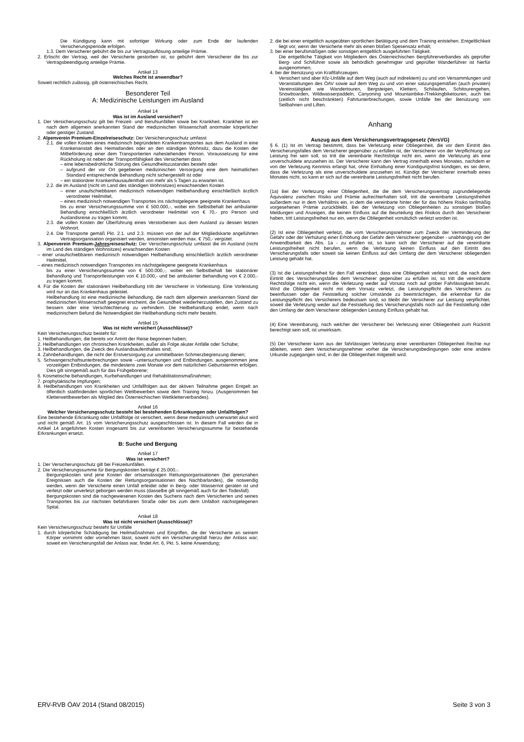Die Kündigung kann mit sofortiger Wirkung oder zum Ende der laufenden Versicherungsperiode erfolgen.
1.3. Dem Versicherer gebührt die bis zur Vertragsauflösung anteilige Prämie.
2. Erlischt der Vertrag, weil der Versicherte gestorben ist, so gebührt dem Versicherer die bis zur Vertragsbeendigung anteilige Prämie.
Artikel 13
Welches Recht ist anwendbar?
Soweit rechtlich zulässig, gilt österreichisches Recht.
Besonderer Teil
A: Medizinische Leistungen im Ausland
Artikel 14
Was ist im Ausland versichert?
1. Der Versicherungsschutz gilt bei Freizeit- und Berufsunfällen sowie bei Krankheit. Krankheit ist ein nach dem allgemein anerkannten Stand der medizinischen Wissenschaft anormaler körperlicher oder geistiger Zustand.
2. Alpenverein Premium-Einzelreiseschutz: Der Versicherungsschutz umfasst
2.1. die vollen Kosten eines medizinisch begründeten Krankentransportes aus dem Ausland in eine Krankenanstalt des Heimatlandes oder an den ständigen Wohnsitz, dazu die Kosten der Mitbeförderung einer dem Transportierten nahestehenden Person. Voraussetzung für eine Rückholung ist neben der Transportfähigkeit des Versicherten dass
– eine lebensbedrohliche Störung des Gesundheitszustandes besteht oder
– aufgrund der vor Ort gegebenen medizinischen Versorgung eine dem heimatlichen Standard entsprechende Behandlung nicht sichergestellt ist oder
– ein stationärer Krankenhausaufenthalt von mehr als 5 Tagen zu erwarten ist.
2.2. die im Ausland (nicht im Land des ständigen Wohnsitzes) erwachsenden Kosten
– einer unaufschiebbaren medizinisch notwendigen Heilbehandlung einschließlich ärztlich verordneter Heilmittel,
– eines medizinisch notwendigen Transportes ins nächstgelegene geeignete Krankenhaus
bis zu einer Versicherungssumme von € 500.000,-, wobei ein Selbstbehalt bei ambulanter Behandlung einschließlich ärztlich verordneter Heilmittel von € 70,- pro Person und Auslandsreise zu tragen kommt.
2.3. die vollen Kosten der Überführung eines Verstorbenen aus dem Ausland zu dessen letzten Wohnort.
2.4. Die Transporte gemäß Pkt. 2.1. und 2.3. müssen von der auf der Mitgliedskarte angeführten Vertragsorganisation organisiert werden, ansonsten werden max. € 750,- vergütet.
3. Alpenverein Premium-Jahresreiseschutz: Der Versicherungsschutz umfasst die im Ausland (nicht im Land des ständigen Wohnsitzes) erwachsenden Kosten
– einer unaufschiebbaren medizinisch notwendigen Heilbehandlung einschließlich ärztlich verordneter Heilmittel,
– eines medizinisch notwendigen Transportes ins nächstgelegene geeignete Krankenhaus
bis zu einer Versicherungssumme von € 500.000,-, wobei ein Selbstbehalt bei stationärer Behandlung und Transportleistungen von € 10.000,- und bei ambulanter Behandlung von € 2.000,- zu tragen kommt.
4. Für die Kosten der stationären Heilbehandlung tritt der Versicherer in Vorleistung. Eine Vorleistung wird nur an das Krankenhaus geleistet.
Heilbehandlung ist eine medizinische Behandlung, die nach dem allgemein anerkannten Stand der medizinischen Wissenschaft geeignet erscheint, die Gesundheit wiederherzustellen, den Zustand zu bessern oder eine Verschlechterung zu verhindern. Die Heilbehandlung endet, wenn nach medizinischem Befund die Notwendigkeit der Heilbehandlung nicht mehr besteht.
Artikel 15
Was ist nicht versichert (Ausschlüsse)?
Kein Versicherungsschutz besteht für:
1. Heilbehandlungen, die bereits vor Antritt der Reise begonnen haben;
2. Heilbehandlungen von chronischen Krankheiten, außer als Folge akuter Anfälle oder Schübe;
3. Heilbehandlungen, die Zweck des Auslandsaufenthaltes sind;
4. Zahnbehandlungen, die nicht der Erstversorgung zur unmittelbaren Schmerzbegrenzung dienen;
5. Schwangerschaftsunterbrechungen sowie –untersuchungen und Entbindungen, ausgenommen jene vorzeitigen Entbindungen, die mindestens zwei Monate vor dem natürlichen Geburtstermin erfolgen. Dies gilt sinngemäß auch für das Frühgeborene;
6. Kosmetische Behandlungen, Kurbehandlungen und Rehabilitationsmaßnahmen;
7. prophylaktische Impfungen;
8. Heilbehandlungen von Krankheiten und Unfallfolgen aus der aktiven Teilnahme gegen Entgelt an öffentlich stattfindenden sportlichen Wettbewerben sowie dem Training hinzu. (Ausgenommen bei Kletterwettbewerben als Mitglied des Österreichischen Wettkletterverbandes).
Artikel 16
Welcher Versicherungsschutz besteht bei bestehenden Erkrankungen oder Unfallfolgen?
Eine bestehende Erkrankung oder Unfallfolge ist versichert, wenn diese medizinisch unerwartet akut wird und nicht gemäß Art. 15 vom Versicherungsschutz ausgeschlossen ist. In diesem Fall werden die in Artikel 14 angeführten Kosten insgesamt bis zur vereinbarten Versicherungssumme für bestehende Erkrankungen ersetzt.
B: Suche und Bergung
Artikel 17
Was ist versichert?
1. Der Versicherungsschutz gilt bei Freizeitunfällen.
2. Die Versicherungssumme für Bergungskosten beträgt € 25.000,-.
Bergungskosten sind jene Kosten der ortsansässigen Rettungsorganisationen (bei grenznahen Ereignissen auch die Kosten der Rettungsorganisationen des Nachbarlandes), die notwendig werden, wenn der Versicherte einen Unfall erleidet oder in Berg- oder Wassernot geraten ist und verletzt oder unverletzt geborgen werden muss (dasselbe gilt sinngemäß auch für den Todesfall).
Bergungskosten sind die nachgewiesenen Kosten des Suchens nach dem Versicherten und seines Transportes bis zur nächsten befahrbaren Straße oder bis zum dem Unfallort nächstgelegenen Spital.
Artikel 18
Was ist nicht versichert (Ausschlüsse)?
Kein Versicherungsschutz besteht für Unfälle
1. durch körperliche Schädigung bei Heilmaßnahmen und Eingriffen, die der Versicherte an seinem Körper vornimmt oder vornehmen lässt, soweit nicht ein Versicherungsfall hierzu der Anlass war; soweit ein Versicherungsfall der Anlass war, findet Art. 6, Pkt. 5. keine Anwendung;
2. die bei einer entgeltlich ausgeübten sportlichen Betätigung und dem Training entstehen. Entgeltlichkeit liegt vor, wenn der Versicherte mehr als einen bloßen Spesensatz erhält;
3. bei einer berufsmäßigen oder sonstigen entgeltlich ausgeführten Tätigkeit.
Die entgeltliche Tätigkeit von Mitgliedern des Österreichischen Bergführerverbandes als geprüfter Berg- und Schiführer sowie als behördlich genehmigter und geprüfter Wanderführer ist hierfür ausgenommen;
4. bei der Benützung von Kraftfahrzeugen.
Versichert sind aber Kfz-Unfälle auf dem Weg (auch auf indirektem) zu und von Versammlungen und Veranstaltungen des ÖAV sowie auf dem Weg zu und von einer satzungsgemäßen (auch privaten) Vereinstätigkeit wie Wandertouren, Bergsteigen, Klettern, Schilaufen, Schitourengehen, Snowboarden, Wildwasserpaddeln, Canyoning und Mountainbike-/Trekkingbiketouren, auch bei (zeitlich nicht beschränkten) Fahrtunterbrechungen, sowie Unfälle bei der Benützung von Seilbahnen und Liften.
Anhang
Auszug aus dem Versicherungsvertragsgesetz (VersVG)
§ 6. (1) Ist im Vertrag bestimmt, dass bei Verletzung einer Obliegenheit, die vor dem Eintritt des Versicherungsfalles dem Versicherer gegenüber zu erfüllen ist, der Versicherer von der Verpflichtung zur Leistung frei sein soll, so tritt die vereinbarte Rechtsfolge nicht ein, wenn die Verletzung als eine unverschuldete anzusehen ist. Der Versicherer kann den Vertrag innerhalb eines Monates, nachdem er von der Verletzung Kenntnis erlangt hat, ohne Einhaltung einer Kündigungsfrist kündigen, es sei denn, dass die Verletzung als eine unverschuldete anzusehen ist. Kündigt der Versicherer innerhalb eines Monates nicht, so kann er sich auf die vereinbarte Leistungsfreiheit nicht berufen.
(1a) Bei der Verletzung einer Obliegenheit, die die dem Versicherungsvertrag zugrundeliegende Äquivalenz zwischen Risiko und Prämie aufrechterhalten soll, tritt die vereinbarte Leistungsfreiheit außerdem nur in dem Verhältnis ein, in dem die vereinbarte hinter der für das höhere Risiko tarifmäßig vorgesehenen Prämie zurückbleibt. Bei der Verletzung von Obliegenheiten zu sonstigen bloßen Meldungen und Anzeigen, die keinen Einfluss auf die Beurteilung des Risikos durch den Versicherer haben, tritt Leistungsfreiheit nur ein, wenn die Obliegenheit vorsätzlich verletzt worden ist.
(2) Ist eine Obliegenheit verletzt, die vom Versicherungsnehmer zum Zweck der Verminderung der Gefahr oder der Verhütung einer Erhöhung der Gefahr dem Versicherer gegenüber - unabhängig von der Anwendbarkeit des Abs. 1a - zu erfüllen ist, so kann sich der Versicherer auf die vereinbarte Leistungsfreiheit nicht berufen, wenn die Verletzung keinen Einfluss auf den Eintritt des Versicherungsfalls oder soweit sie keinen Einfluss auf den Umfang der dem Versicherer obliegenden Leistung gehabt hat.
(3) Ist die Leistungsfreiheit für den Fall vereinbart, dass eine Obliegenheit verletzt wird, die nach dem Eintritt des Versicherungsfalles dem Versicherer gegenüber zu erfüllen ist, so tritt die vereinbarte Rechtsfolge nicht ein, wenn die Verletzung weder auf Vorsatz noch auf grober Fahrlässigkeit beruht. Wird die Obliegenheit nicht mit dem Vorsatz verletzt, die Leistungspflicht des Versicherers zu beeinflussen oder die Feststellung solcher Umstände zu beeinträchtigen, die erkennbar für die Leistungspflicht des Versicherers bedeutsam sind, so bleibt der Versicherer zur Leistung verpflichtet, soweit die Verletzung weder auf die Feststellung des Versicherungsfalls noch auf die Feststellung oder den Umfang der dem Versicherer obliegenden Leistung Einfluss gehabt hat.
(4) Eine Vereinbarung, nach welcher der Versicherer bei Verletzung einer Obliegenheit zum Rücktritt berechtigt sein soll, ist unwirksam.
(5) Der Versicherer kann aus der fahrlässigen Verletzung einer vereinbarten Obliegenheit Rechte nur ableiten, wenn dem Versicherungsnehmer vorher die Versicherungsbedingungen oder eine andere Urkunde zugegangen sind, in der die Obliegenheit mitgeteilt wird.
ERV-RVB ÖAV 2014 (Stand 08/2015) Seite 3 von 3